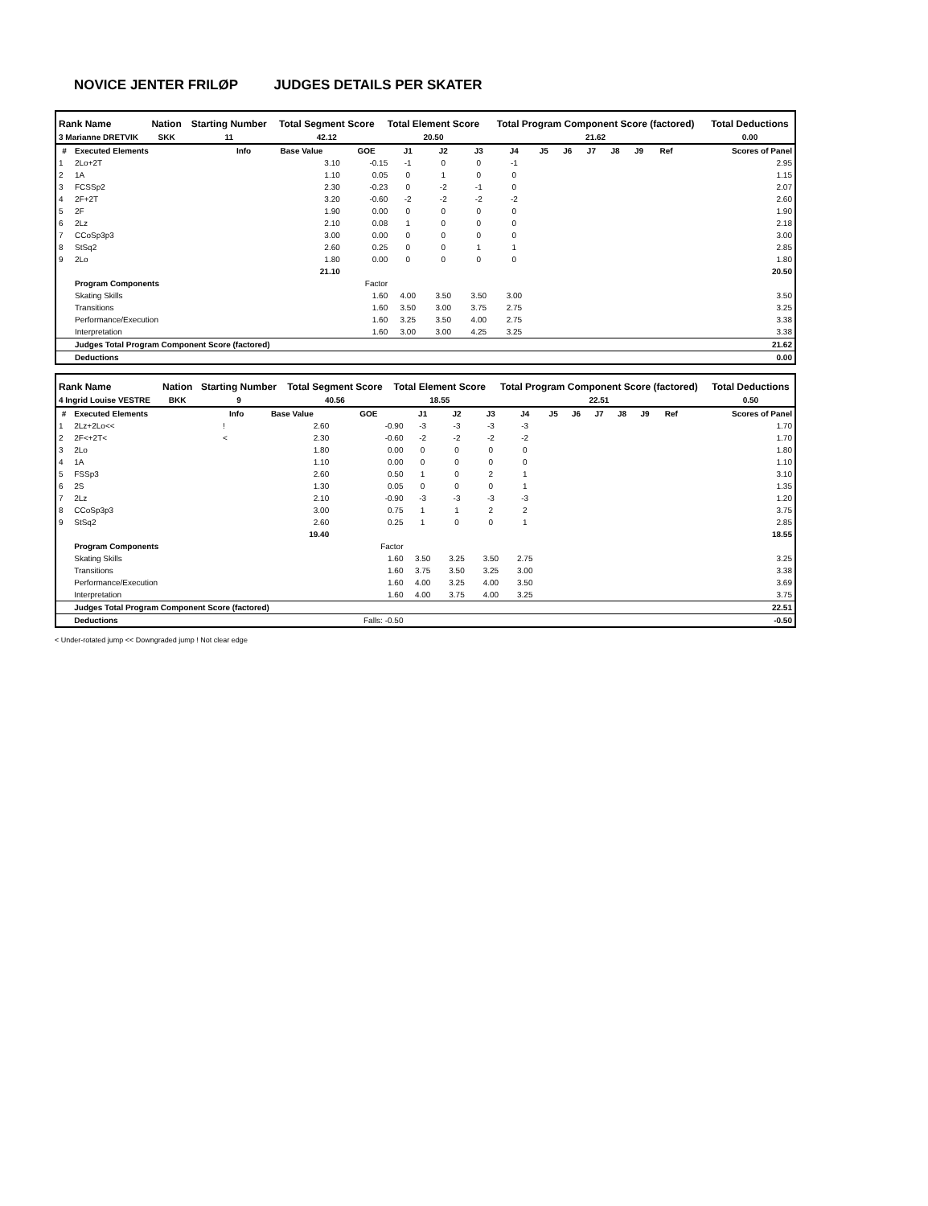NOVICE JENTER FRILØP JUDGES DETAILS PER SKATER
| Rank Name | Nation | Starting Number | Total Segment Score | Total Element Score | Total Program Component Score (factored) | Total Deductions |
| --- | --- | --- | --- | --- | --- | --- |
| 3 Marianne DRETVIK | SKK | 11 | 42.12 | 20.50 | 21.62 | 0.00 |
| # | Executed Elements | Info | Base Value | GOE | J1 | J2 | J3 | J4 | J5 | J6 | J7 | J8 | J9 | Ref | Scores of Panel |
| --- | --- | --- | --- | --- | --- | --- | --- | --- | --- | --- | --- | --- | --- | --- | --- |
| 1 | 2Lo+2T | | 3.10 | -0.15 | -1 | 0 | 0 | -1 | | | | | | | 2.95 |
| 2 | 1A | | 1.10 | 0.05 | 0 | 1 | 0 | 0 | | | | | | | 1.15 |
| 3 | FCSSp2 | | 2.30 | -0.23 | 0 | -2 | -1 | 0 | | | | | | | 2.07 |
| 4 | 2F+2T | | 3.20 | -0.60 | -2 | -2 | -2 | -2 | | | | | | | 2.60 |
| 5 | 2F | | 1.90 | 0.00 | 0 | 0 | 0 | 0 | | | | | | | 1.90 |
| 6 | 2Lz | | 2.10 | 0.08 | 1 | 0 | 0 | 0 | | | | | | | 2.18 |
| 7 | CCoSp3p3 | | 3.00 | 0.00 | 0 | 0 | 0 | 0 | | | | | | | 3.00 |
| 8 | StSq2 | | 2.60 | 0.25 | 0 | 0 | 1 | 1 | | | | | | | 2.85 |
| 9 | 2Lo | | 1.80 | 0.00 | 0 | 0 | 0 | 0 | | | | | | | 1.80 |
| | | | 21.10 | | | | | | | | | | | | 20.50 |
| | Program Components | | | Factor | | | | | | | | | | | |
| | Skating Skills | | | 1.60 | 4.00 | 3.50 | 3.50 | 3.00 | | | | | | | 3.50 |
| | Transitions | | | 1.60 | 3.50 | 3.00 | 3.75 | 2.75 | | | | | | | 3.25 |
| | Performance/Execution | | | 1.60 | 3.25 | 3.50 | 4.00 | 2.75 | | | | | | | 3.38 |
| | Interpretation | | | 1.60 | 3.00 | 3.00 | 4.25 | 3.25 | | | | | | | 3.38 |
| | Judges Total Program Component Score (factored) | | | | | | | | | | | | | | 21.62 |
| | Deductions | | | | | | | | | | | | | | 0.00 |
| Rank Name | Nation | Starting Number | Total Segment Score | Total Element Score | Total Program Component Score (factored) | Total Deductions |
| --- | --- | --- | --- | --- | --- | --- |
| 4 Ingrid Louise VESTRE | BKK | 9 | 40.56 | 18.55 | 22.51 | 0.50 |
| # | Executed Elements | Info | Base Value | GOE | J1 | J2 | J3 | J4 | J5 | J6 | J7 | J8 | J9 | Ref | Scores of Panel |
| --- | --- | --- | --- | --- | --- | --- | --- | --- | --- | --- | --- | --- | --- | --- | --- |
| 1 | 2Lz+2Lo<< | ! | 2.60 | -0.90 | -3 | -3 | -3 | -3 | | | | | | | 1.70 |
| 2 | 2F<+2T< | < | 2.30 | -0.60 | -2 | -2 | -2 | -2 | | | | | | | 1.70 |
| 3 | 2Lo | | 1.80 | 0.00 | 0 | 0 | 0 | 0 | | | | | | | 1.80 |
| 4 | 1A | | 1.10 | 0.00 | 0 | 0 | 0 | 0 | | | | | | | 1.10 |
| 5 | FSSp3 | | 2.60 | 0.50 | 1 | 0 | 2 | 1 | | | | | | | 3.10 |
| 6 | 2S | | 1.30 | 0.05 | 0 | 0 | 0 | 1 | | | | | | | 1.35 |
| 7 | 2Lz | | 2.10 | -0.90 | -3 | -3 | -3 | -3 | | | | | | | 1.20 |
| 8 | CCoSp3p3 | | 3.00 | 0.75 | 1 | 1 | 2 | 2 | | | | | | | 3.75 |
| 9 | StSq2 | | 2.60 | 0.25 | 1 | 0 | 0 | 1 | | | | | | | 2.85 |
| | | | 19.40 | | | | | | | | | | | | 18.55 |
| | Program Components | | | Factor | | | | | | | | | | | |
| | Skating Skills | | | 1.60 | 3.50 | 3.25 | 3.50 | 2.75 | | | | | | | 3.25 |
| | Transitions | | | 1.60 | 3.75 | 3.50 | 3.25 | 3.00 | | | | | | | 3.38 |
| | Performance/Execution | | | 1.60 | 4.00 | 3.25 | 4.00 | 3.50 | | | | | | | 3.69 |
| | Interpretation | | | 1.60 | 4.00 | 3.75 | 4.00 | 3.25 | | | | | | | 3.75 |
| | Judges Total Program Component Score (factored) | | | | | | | | | | | | | | 22.51 |
| | Deductions | | | Falls: -0.50 | | | | | | | | | | | -0.50 |
< Under-rotated jump << Downgraded jump ! Not clear edge